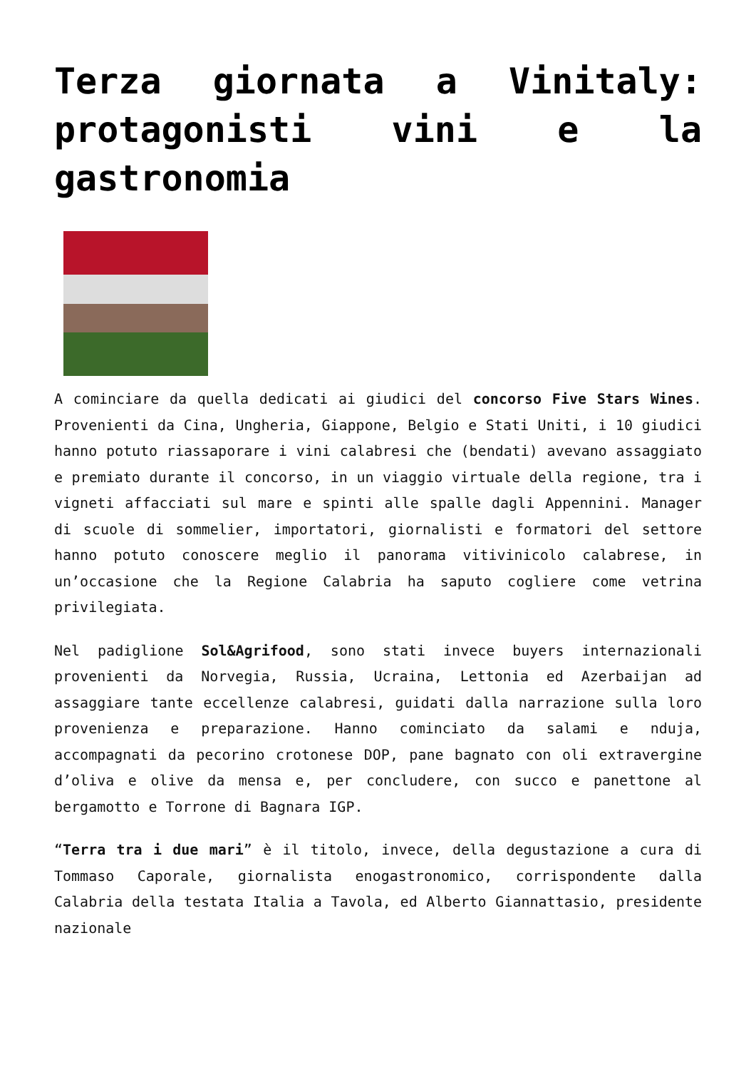Terza giornata a Vinitaly: protagonisti vini e la gastronomia
A cominciare da quella dedicati ai giudici del concorso Five Stars Wines. Provenienti da Cina, Ungheria, Giappone, Belgio e Stati Uniti, i 10 giudici hanno potuto riassaporare i vini calabresi che (bendati) avevano assaggiato e premiato durante il concorso, in un viaggio virtuale della regione, tra i vigneti affacciati sul mare e spinti alle spalle dagli Appennini. Manager di scuole di sommelier, importatori, giornalisti e formatori del settore hanno potuto conoscere meglio il panorama vitivinicolo calabrese, in un’occasione che la Regione Calabria ha saputo cogliere come vetrina privilegiata.
Nel padiglione Sol&Agrifood, sono stati invece buyers internazionali provenienti da Norvegia, Russia, Ucraina, Lettonia ed Azerbaijan ad assaggiare tante eccellenze calabresi, guidati dalla narrazione sulla loro provenienza e preparazione. Hanno cominciato da salami e nduja, accompagnati da pecorino crotonese DOP, pane bagnato con oli extravergine d’oliva e olive da mensa e, per concludere, con succo e panettone al bergamotto e Torrone di Bagnara IGP.
“Terra tra i due mari” è il titolo, invece, della degustazione a cura di Tommaso Caporale, giornalista enogastronomico, corrispondente dalla Calabria della testata Italia a Tavola, ed Alberto Giannattasio, presidente nazionale